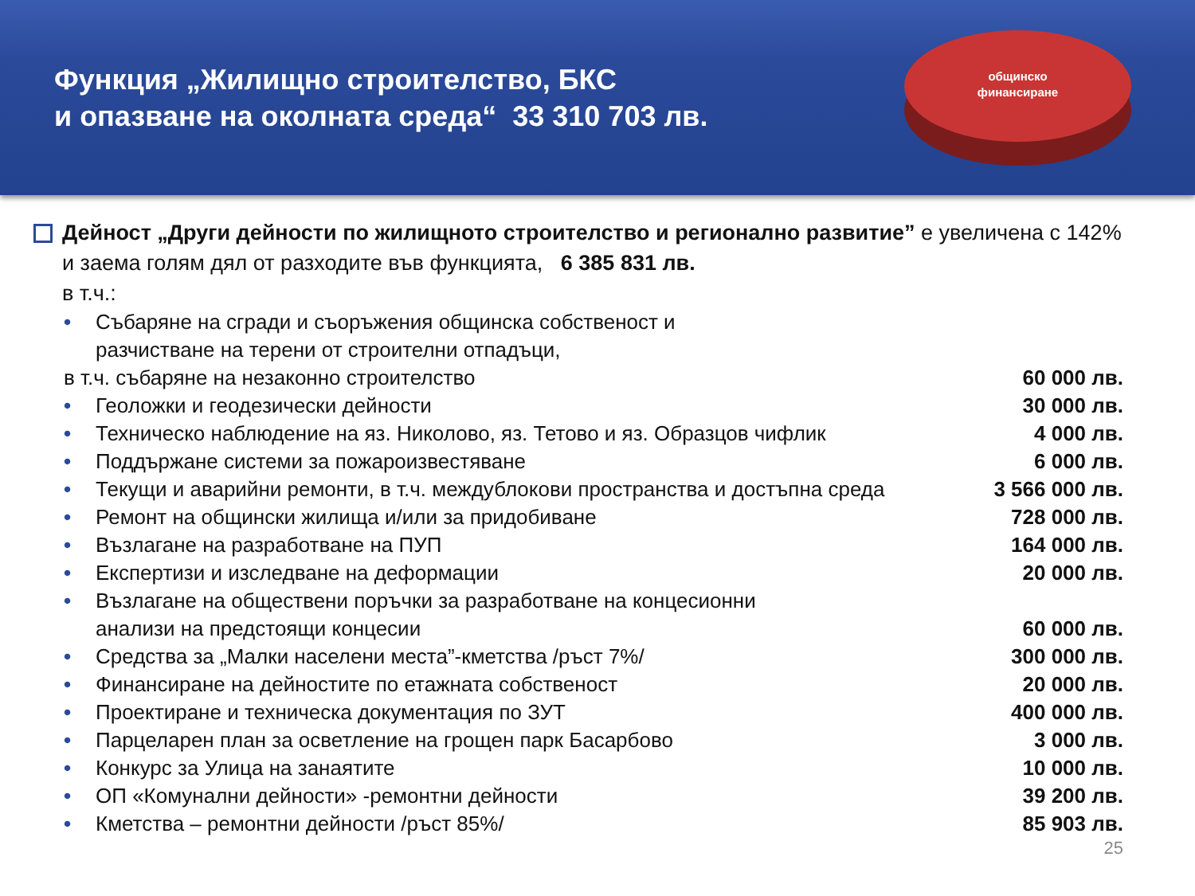Функция „Жилищно строителство, БКС
и опазване на околната среда“ 33 310 703 лв.
общинско
финансиране
Дейност „Други дейности по жилищното строителство и регионално развитие” е увеличена с 142% и заема голям дял от разходите във функцията, 6 385 831 лв.
в т.ч.:
• Събаряне на сгради и съоръжения общинска собственост и
разчистване на терени от строителни отпадъци,
в т.ч. събаряне на незаконно строителство 60 000 лв.
• Геоложки и геодезически дейности 30 000 лв.
• Техническо наблюдение на яз. Николово, яз. Тетово и яз. Образцов чифлик 4 000 лв.
• Поддържане системи за пожароизвестяване 6 000 лв.
• Текущи и аварийни ремонти, в т.ч. междублокови пространства и достъпна среда 3 566 000 лв.
• Ремонт на общински жилища и/или за придобиване 728 000 лв.
• Възлагане на разработване на ПУП 164 000 лв.
• Експертизи и изследване на деформации 20 000 лв.
• Възлагане на обществени поръчки за разработване на концесионни
анализи на предстоящи концесии 60 000 лв.
• Средства за „Малки населени места”-кметства /ръст 7%/ 300 000 лв.
• Финансиране на дейностите по етажната собственост 20 000 лв.
• Проектиране и техническа документация по ЗУТ 400 000 лв.
• Парцеларен план за осветление на грощен парк Басарбово 3 000 лв.
• Конкурс за Улица на занаятите 10 000 лв.
• ОП «Комунални дейности» -ремонтни дейности 39 200 лв.
• Кметства – ремонтни дейности /ръст 85%/ 85 903 лв.
25